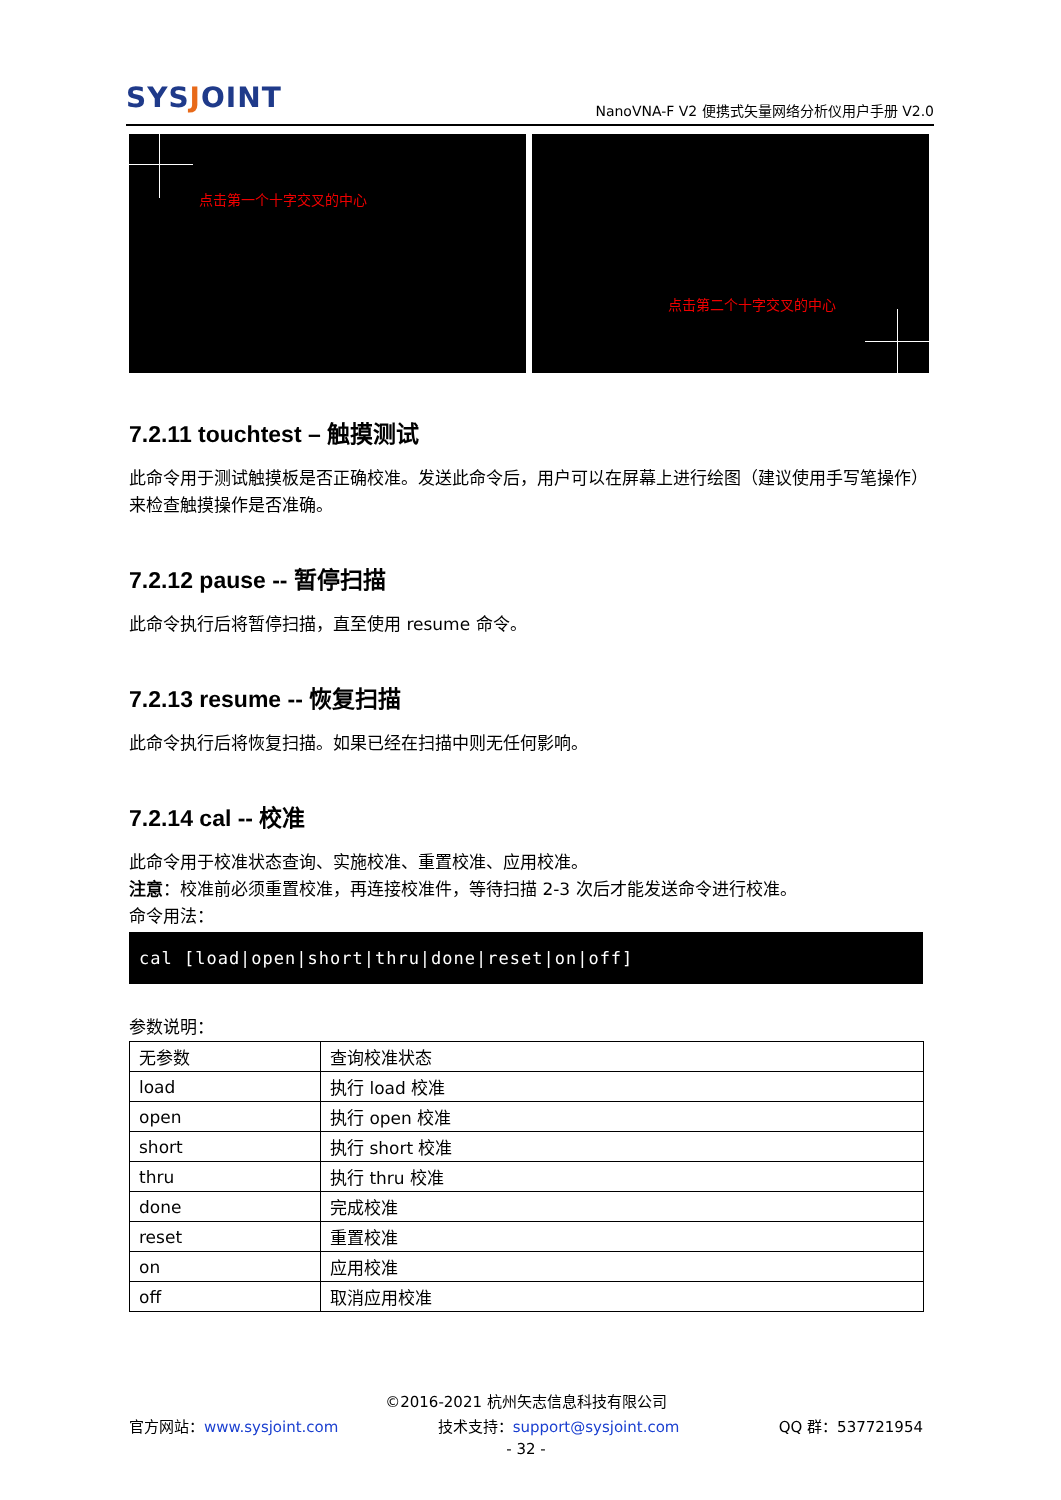SYSJOINT
NanoVNA-F V2 便携式矢量网络分析仪用户手册 V2.0
点击第一个十字交叉的中心
点击第二个十字交叉的中心
7.2.11 touchtest – 触摸测试
此命令用于测试触摸板是否正确校准。发送此命令后，用户可以在屏幕上进行绘图（建议使用手写笔操作）来检查触摸操作是否准确。
7.2.12 pause -- 暂停扫描
此命令执行后将暂停扫描，直至使用 resume 命令。
7.2.13 resume -- 恢复扫描
此命令执行后将恢复扫描。如果已经在扫描中则无任何影响。
7.2.14 cal -- 校准
此命令用于校准状态查询、实施校准、重置校准、应用校准。
注意：校准前必须重置校准，再连接校准件，等待扫描 2-3 次后才能发送命令进行校准。
命令用法：
cal [load|open|short|thru|done|reset|on|off]
参数说明：
| 无参数 | 查询校准状态 |
| load | 执行 load 校准 |
| open | 执行 open 校准 |
| short | 执行 short 校准 |
| thru | 执行 thru 校准 |
| done | 完成校准 |
| reset | 重置校准 |
| on | 应用校准 |
| off | 取消应用校准 |
©2016-2021 杭州矢志信息科技有限公司
官方网站：www.sysjoint.com 技术支持：support@sysjoint.com QQ 群：537721954
- 32 -